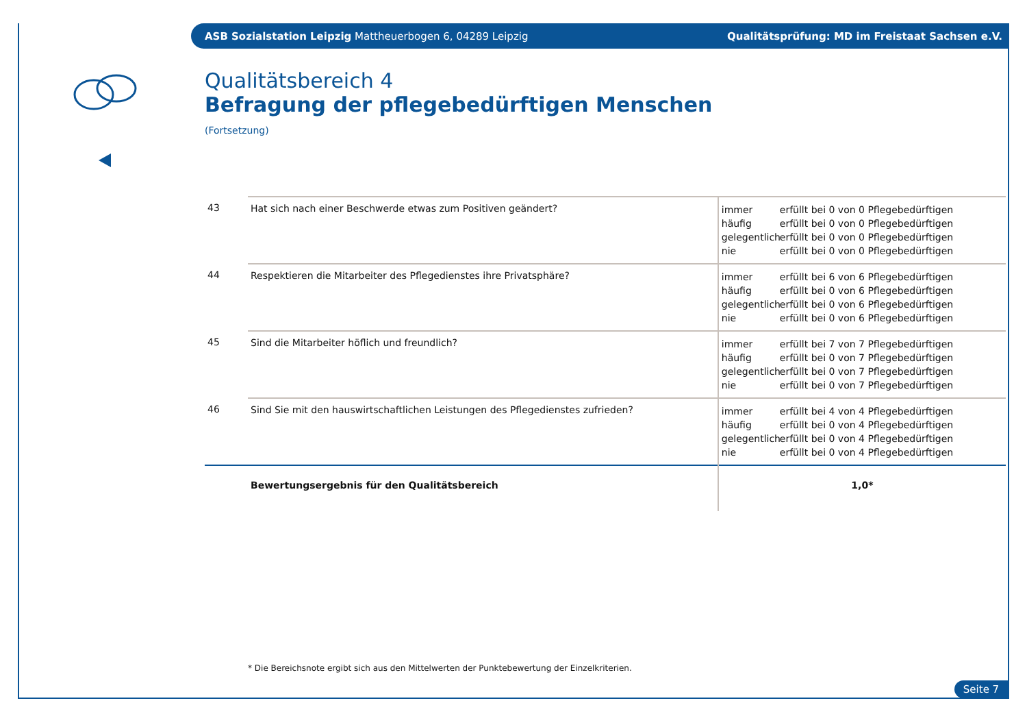ASB Sozialstation Leipzig Mattheuerbogen 6, 04289 Leipzig Qualitätsprüfung: MD im Freistaat Sachsen e.V.
Qualitätsbereich 4
Befragung der pflegebedürftigen Menschen
(Fortsetzung)
| 43 | Hat sich nach einer Beschwerde etwas zum Positiven geändert? | immer erfüllt bei 0 von 0 Pflegebedürftigen häufig erfüllt bei 0 von 0 Pflegebedürftigen gelegentlich erfüllt bei 0 von 0 Pflegebedürftigen nie erfüllt bei 0 von 0 Pflegebedürftigen |
| 44 | Respektieren die Mitarbeiter des Pflegedienstes ihre Privatsphäre? | immer erfüllt bei 6 von 6 Pflegebedürftigen häufig erfüllt bei 0 von 6 Pflegebedürftigen gelegentlich erfüllt bei 0 von 6 Pflegebedürftigen nie erfüllt bei 0 von 6 Pflegebedürftigen |
| 45 | Sind die Mitarbeiter höflich und freundlich? | immer erfüllt bei 7 von 7 Pflegebedürftigen häufig erfüllt bei 0 von 7 Pflegebedürftigen gelegentlich erfüllt bei 0 von 7 Pflegebedürftigen nie erfüllt bei 0 von 7 Pflegebedürftigen |
| 46 | Sind Sie mit den hauswirtschaftlichen Leistungen des Pflegedienstes zufrieden? | immer erfüllt bei 4 von 4 Pflegebedürftigen häufig erfüllt bei 0 von 4 Pflegebedürftigen gelegentlich erfüllt bei 0 von 4 Pflegebedürftigen nie erfüllt bei 0 von 4 Pflegebedürftigen |
| | Bewertungsergebnis für den Qualitätsbereich | 1,0* |
* Die Bereichsnote ergibt sich aus den Mittelwerten der Punktebewertung der Einzelkriterien.
Seite 7